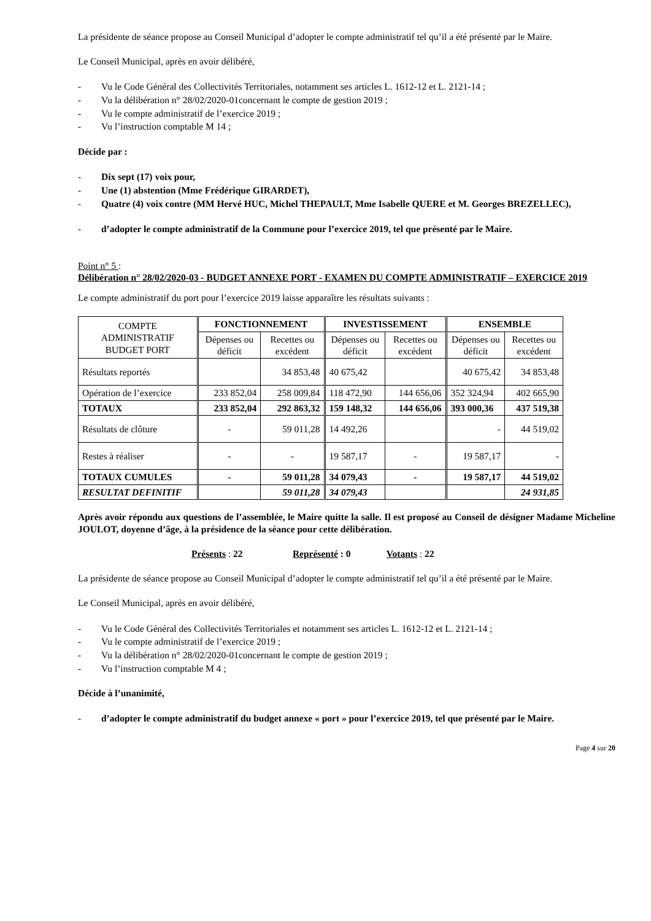La présidente de séance propose au Conseil Municipal d’adopter le compte administratif tel qu’il a été présenté par le Maire.
Le Conseil Municipal, après en avoir délibéré,
- Vu le Code Général des Collectivités Territoriales, notamment ses articles L. 1612-12 et L. 2121-14 ;
- Vu la délibération n° 28/02/2020-01concernant le compte de gestion 2019 ;
- Vu le compte administratif de l’exercice 2019 ;
- Vu l’instruction comptable M 14 ;
Décide par :
- Dix sept (17) voix pour,
- Une (1) abstention (Mme Frédérique GIRARDET),
- Quatre (4) voix contre (MM Hervé HUC, Michel THEPAULT, Mme Isabelle QUERE et M. Georges BREZELLEC),
- d’adopter le compte administratif de la Commune pour l’exercice 2019, tel que présenté par le Maire.
Point n° 5 :
Délibération n° 28/02/2020-03 - BUDGET ANNEXE PORT - EXAMEN DU COMPTE ADMINISTRATIF – EXERCICE 2019
Le compte administratif du port pour l’exercice 2019 laisse apparaître les résultats suivants :
| COMPTE ADMINISTRATIF BUDGET PORT | FONCTIONNEMENT | | INVESTISSEMENT | | ENSEMBLE | |
| --- | --- | --- | --- | --- | --- | --- |
| | Dépenses ou déficit | Recettes ou excédent | Dépenses ou déficit | Recettes ou excédent | Dépenses ou déficit | Recettes ou excédent |
| Résultats reportés | | 34 853,48 | 40 675,42 | | 40 675,42 | 34 853,48 |
| Opération de l’exercice | 233 852,04 | 258 009,84 | 118 472,90 | 144 656,06 | 352 324,94 | 402 665,90 |
| TOTAUX | 233 852,04 | 292 863,32 | 159 148,32 | 144 656,06 | 393 000,36 | 437 519,38 |
| Résultats de clôture | - | 59 011,28 | 14 492,26 | | - | 44 519,02 |
| Restes à réaliser | - | - | 19 587,17 | - | 19 587,17 | - |
| TOTAUX CUMULES | - | 59 011,28 | 34 079,43 | - | 19 587,17 | 44 519,02 |
| RESULTAT DEFINITIF | | 59 011,28 | 34 079,43 | | | 24 931,85 |
Après avoir répondu aux questions de l’assemblée, le Maire quitte la salle. Il est proposé au Conseil de désigner Madame Micheline JOULOT, doyenne d’âge, à la présidence de la séance pour cette délibération.
Présents : 22 Représenté : 0 Votants : 22
La présidente de séance propose au Conseil Municipal d’adopter le compte administratif tel qu’il a été présenté par le Maire.
Le Conseil Municipal, après en avoir délibéré,
- Vu le Code Général des Collectivités Territoriales et notamment ses articles L. 1612-12 et L. 2121-14 ;
- Vu le compte administratif de l’exercice 2019 ;
- Vu la délibération n° 28/02/2020-01concernant le compte de gestion 2019 ;
- Vu l’instruction comptable M 4 ;
Décide à l’unanimité,
- d’adopter le compte administratif du budget annexe « port » pour l’exercice 2019, tel que présenté par le Maire.
Page 4 sur 20